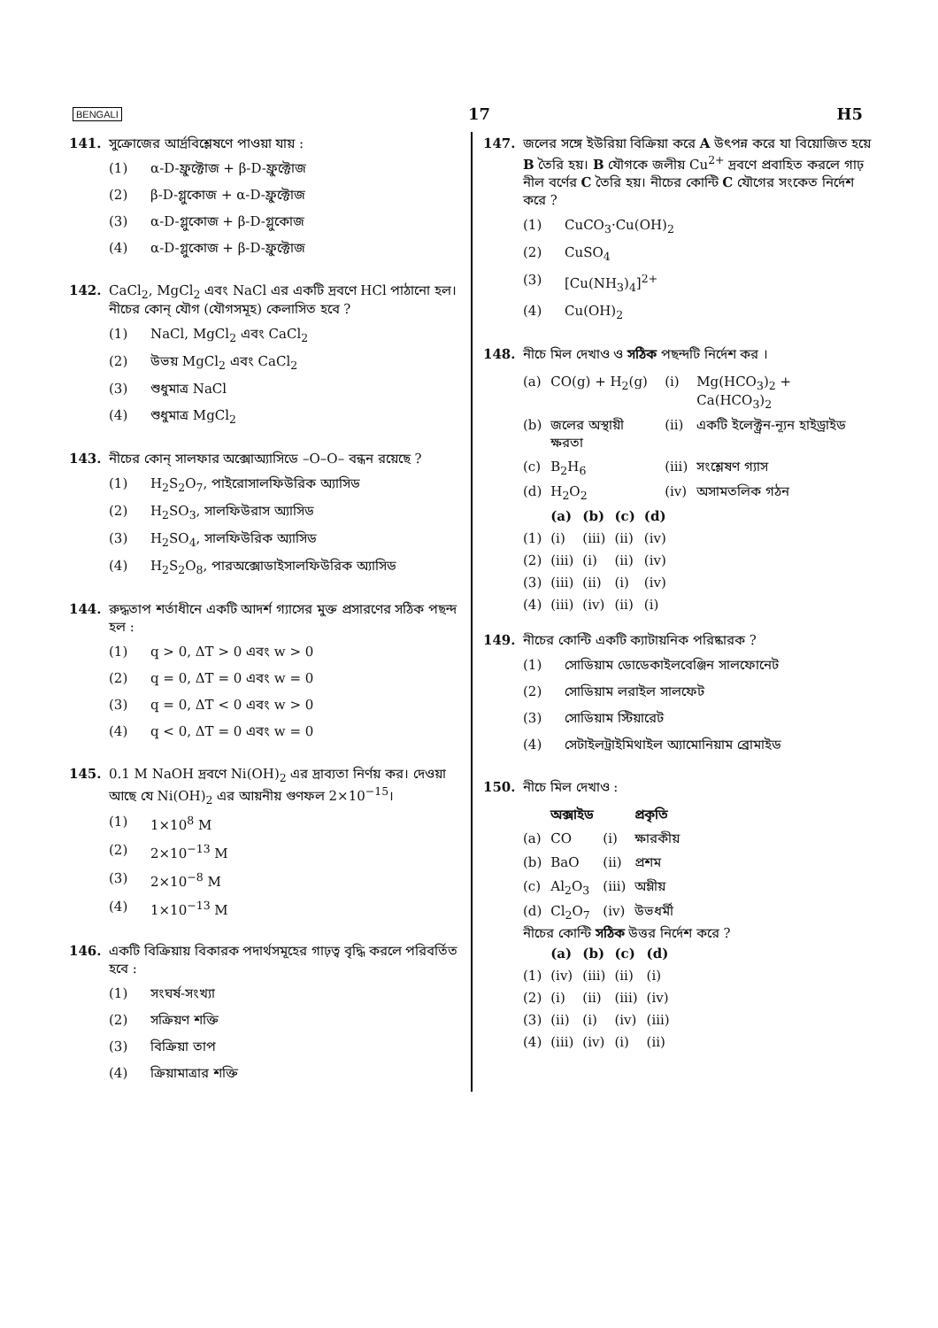BENGALI 17 H5
141. সুক্রোজের আর্দ্রবিশ্লেষণে পাওয়া যায় :
(1) α-D-ফ্রুক্টোজ + β-D-ফ্রুক্টোজ
(2) β-D-গ্লুকোজ + α-D-ফ্রুক্টোজ
(3) α-D-গ্লুকোজ + β-D-গ্লুকোজ
(4) α-D-গ্লুকোজ + β-D-ফ্রুক্টোজ
142. CaCl<sub>2</sub>, MgCl<sub>2</sub> এবং NaCl এর একটি দ্রবণে HCl পাঠানো হল। নীচের কোন্ যৌগ (যৌগসমূহ) কেলাসিত হবে ?
(1) NaCl, MgCl<sub>2</sub> এবং CaCl<sub>2</sub>
(2) উভয় MgCl<sub>2</sub> এবং CaCl<sub>2</sub>
(3) শুধুমাত্র NaCl
(4) শুধুমাত্র MgCl<sub>2</sub>
143. নীচের কোন্ সালফার অক্সোঅ্যাসিডে –O–O– বন্ধন রয়েছে ?
(1) H<sub>2</sub>S<sub>2</sub>O<sub>7</sub>, পাইরোসালফিউরিক অ্যাসিড
(2) H<sub>2</sub>SO<sub>3</sub>, সালফিউরাস অ্যাসিড
(3) H<sub>2</sub>SO<sub>4</sub>, সালফিউরিক অ্যাসিড
(4) H<sub>2</sub>S<sub>2</sub>O<sub>8</sub>, পারঅক্সোডাইসালফিউরিক অ্যাসিড
144. রুদ্ধতাপ শর্তাধীনে একটি আদর্শ গ্যাসের মুক্ত প্রসারণের সঠিক পছন্দ হল :
(1) q > 0, ΔT > 0 এবং w > 0
(2) q = 0, ΔT = 0 এবং w = 0
(3) q = 0, ΔT < 0 এবং w > 0
(4) q < 0, ΔT = 0 এবং w = 0
145. 0.1 M NaOH দ্রবণে Ni(OH)<sub>2</sub> এর দ্রাব্যতা নির্ণয় কর। দেওয়া আছে যে Ni(OH)<sub>2</sub> এর আয়নীয় গুণফল 2×10<sup>−15</sup>।
(1) 1×10<sup>8</sup> M
(2) 2×10<sup>−13</sup> M
(3) 2×10<sup>−8</sup> M
(4) 1×10<sup>−13</sup> M
146. একটি বিক্রিয়ায় বিকারক পদার্থসমূহের গাঢ়ত্ব বৃদ্ধি করলে পরিবর্তিত হবে :
(1) সংঘর্ষ-সংখ্যা
(2) সক্রিয়ণ শক্তি
(3) বিক্রিয়া তাপ
(4) ক্রিয়ামাত্রার শক্তি
147. জলের সঙ্গে ইউরিয়া বিক্রিয়া করে A উৎপন্ন করে যা বিয়োজিত হয়ে B তৈরি হয়। B যৌগকে জলীয় Cu<sup>2+</sup> দ্রবণে প্রবাহিত করলে গাঢ় নীল বর্ণের C তৈরি হয়। নীচের কোন্টি C যৌগের সংকেত নির্দেশ করে ?
(1) CuCO<sub>3</sub>·Cu(OH)<sub>2</sub>
(2) CuSO<sub>4</sub>
(3) [Cu(NH<sub>3</sub>)<sub>4</sub>]<sup>2+</sup>
(4) Cu(OH)<sub>2</sub>
148. নীচে মিল দেখাও ও সঠিক পছন্দটি নির্দেশ কর ।
| (a) | CO(g) + H<sub>2</sub>(g) | (i) | Mg(HCO<sub>3</sub>)<sub>2</sub> + Ca(HCO<sub>3</sub>)<sub>2</sub> |
| (b) | জলের অস্থায়ী ক্ষরতা | (ii) | একটি ইলেক্ট্রন-ন্যূন হাইড্রাইড |
| (c) | B<sub>2</sub>H<sub>6</sub> | (iii) | সংশ্লেষণ গ্যাস |
| (d) | H<sub>2</sub>O<sub>2</sub> | (iv) | অসামতলিক গঠন |
| | (a) | (b) | (c) | (d) |
| --- | --- | --- | --- | --- |
| (1) | (i) | (iii) | (ii) | (iv) |
| (2) | (iii) | (i) | (ii) | (iv) |
| (3) | (iii) | (ii) | (i) | (iv) |
| (4) | (iii) | (iv) | (ii) | (i) |
149. নীচের কোন্টি একটি ক্যাটায়নিক পরিষ্কারক ?
(1) সোডিয়াম ডোডেকাইলবেঞ্জিন সালফোনেট
(2) সোডিয়াম লরাইল সালফেট
(3) সোডিয়াম স্টিয়ারেট
(4) সেটাইলট্রাইমিথাইল অ্যামোনিয়াম ব্রোমাইড
150. নীচে মিল দেখাও :
| | অক্সাইড | | প্রকৃতি |
| --- | --- | --- | --- |
| (a) | CO | (i) | ক্ষারকীয় |
| (b) | BaO | (ii) | প্রশম |
| (c) | Al<sub>2</sub>O<sub>3</sub> | (iii) | অম্লীয় |
| (d) | Cl<sub>2</sub>O<sub>7</sub> | (iv) | উভধর্মী |
নীচের কোন্টি সঠিক উত্তর নির্দেশ করে ?
| | (a) | (b) | (c) | (d) |
| --- | --- | --- | --- | --- |
| (1) | (iv) | (iii) | (ii) | (i) |
| (2) | (i) | (ii) | (iii) | (iv) |
| (3) | (ii) | (i) | (iv) | (iii) |
| (4) | (iii) | (iv) | (i) | (ii) |